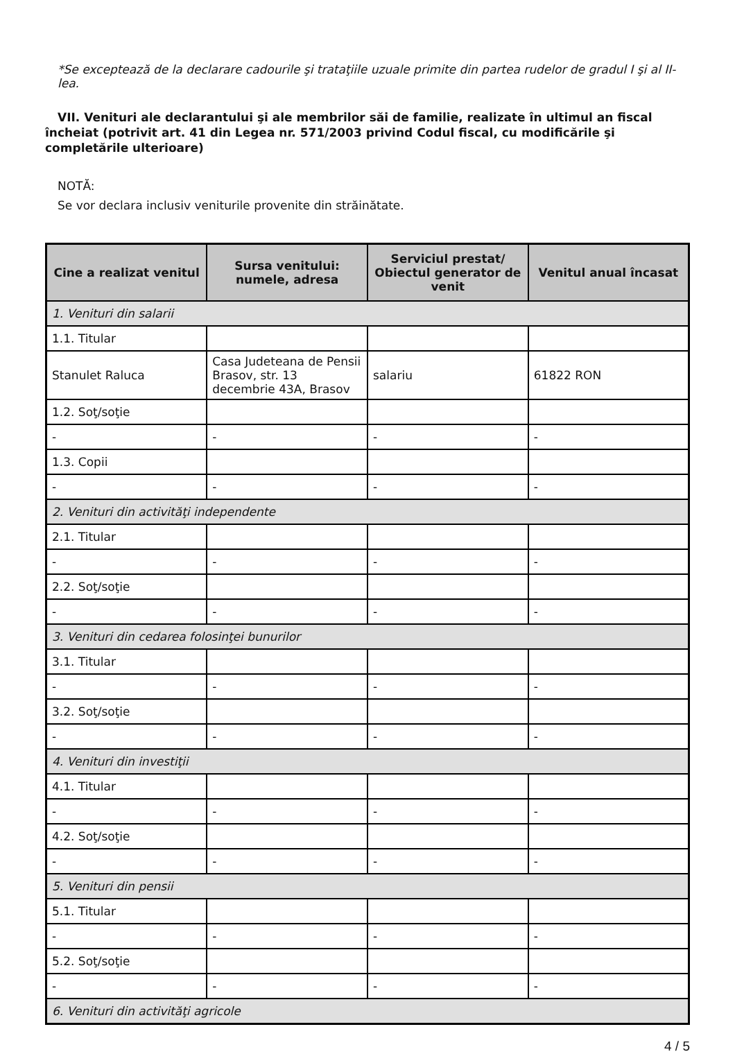*Se exceptează de la declarare cadourile şi trataţiile uzuale primite din partea rudelor de gradul I şi al II-lea.
VII. Venituri ale declarantului şi ale membrilor săi de familie, realizate în ultimul an fiscal încheiat (potrivit art. 41 din Legea nr. 571/2003 privind Codul fiscal, cu modificările şi completările ulterioare)
NOTĂ:
Se vor declara inclusiv veniturile provenite din străinătate.
| Cine a realizat venitul | Sursa venitului: numele, adresa | Serviciul prestat/ Obiectul generator de venit | Venitul anual încasat |
| --- | --- | --- | --- |
| 1. Venituri din salarii | | | |
| 1.1. Titular | | | |
| Stanulet Raluca | Casa Judeteana de Pensii Brasov, str. 13 decembrie 43A, Brasov | salariu | 61822 RON |
| 1.2. Soţ/soţie | | | |
| - | - | - | - |
| 1.3. Copii | | | |
| - | - | - | - |
| 2. Venituri din activităţi independente | | | |
| 2.1. Titular | | | |
| - | - | - | - |
| 2.2. Soţ/soţie | | | |
| - | - | - | - |
| 3. Venituri din cedarea folosinţei bunurilor | | | |
| 3.1. Titular | | | |
| - | - | - | - |
| 3.2. Soţ/soţie | | | |
| - | - | - | - |
| 4. Venituri din investiţii | | | |
| 4.1. Titular | | | |
| - | - | - | - |
| 4.2. Soţ/soţie | | | |
| - | - | - | - |
| 5. Venituri din pensii | | | |
| 5.1. Titular | | | |
| - | - | - | - |
| 5.2. Soţ/soţie | | | |
| - | - | - | - |
| 6. Venituri din activităţi agricole | | | |
4 / 5